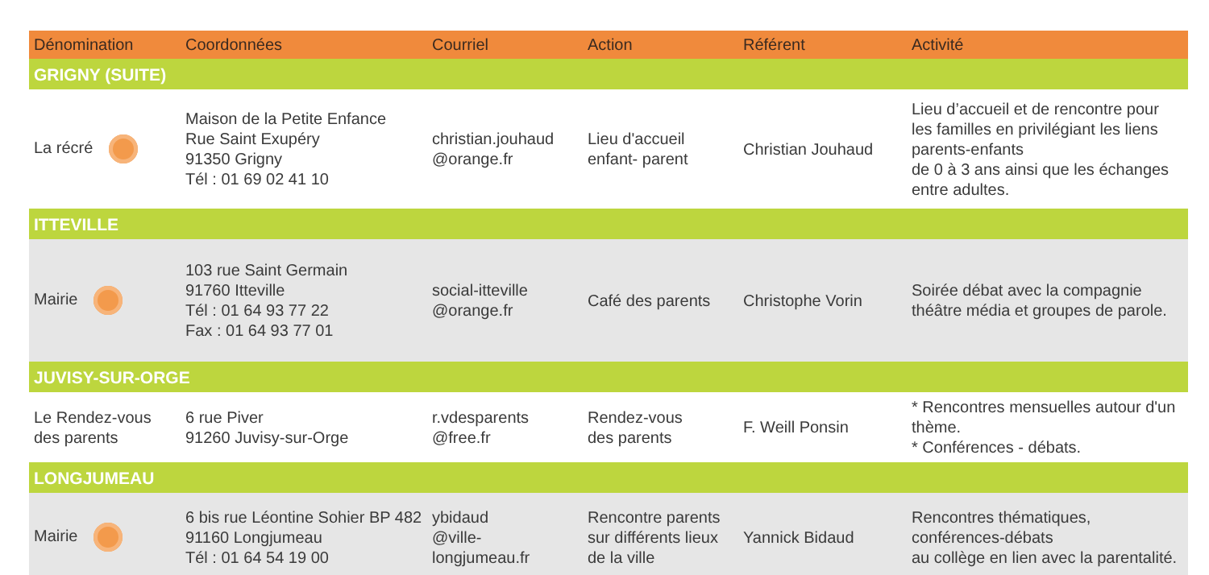| Dénomination | Coordonnées | Courriel | Action | Référent | Activité |
| --- | --- | --- | --- | --- | --- |
| GRIGNY (SUITE) | | | | | |
| La récré | Maison de la Petite Enfance Rue Saint Exupéry 91350 Grigny Tél : 01 69 02 41 10 | christian.jouhaud @orange.fr | Lieu d'accueil enfant- parent | Christian Jouhaud | Lieu d’accueil et de rencontre pour les familles en privilégiant les liens parents-enfants de 0 à 3 ans ainsi que les échanges entre adultes. |
| ITTEVILLE | | | | | |
| Mairie | 103 rue Saint Germain 91760 Itteville Tél : 01 64 93 77 22 Fax : 01 64 93 77 01 | social-itteville @orange.fr | Café des parents | Christophe Vorin | Soirée débat avec la compagnie théâtre média et groupes de parole. |
| JUVISY-SUR-ORGE | | | | | |
| Le Rendez-vous des parents | 6 rue Piver 91260 Juvisy-sur-Orge | r.vdesparents @free.fr | Rendez-vous des parents | F. Weill Ponsin | * Rencontres mensuelles autour d'un thème. * Conférences - débats. |
| LONGJUMEAU | | | | | |
| Mairie | 6 bis rue Léontine Sohier BP 482 91160 Longjumeau Tél : 01 64 54 19 00 | ybidaud @ville-longjumeau.fr | Rencontre parents sur différents lieux de la ville | Yannick Bidaud | Rencontres thématiques, conférences-débats au collège en lien avec la parentalité. |